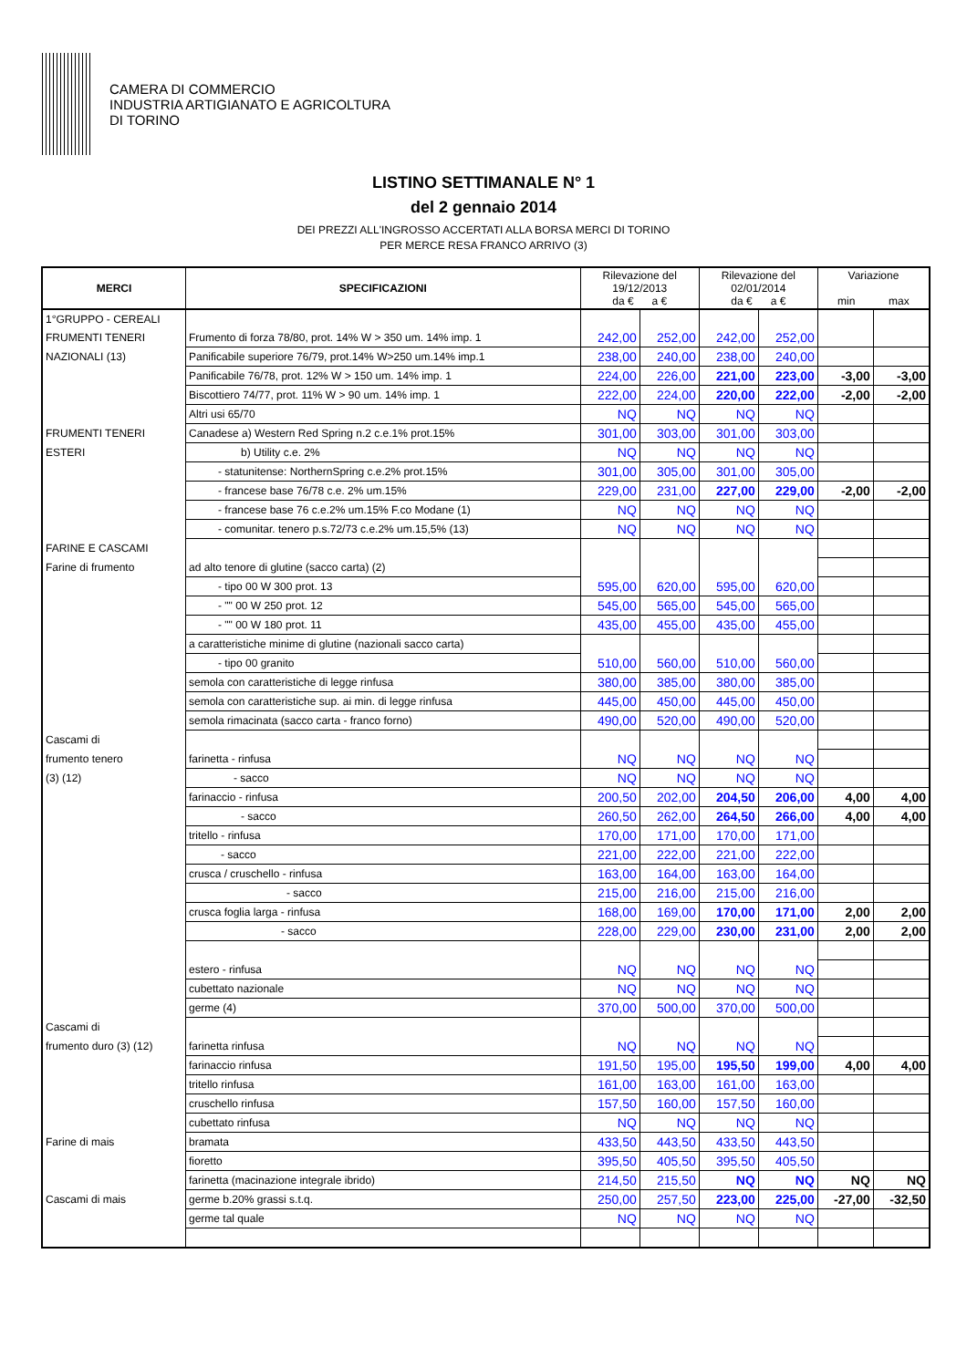CAMERA DI COMMERCIO
INDUSTRIA ARTIGIANATO E AGRICOLTURA
DI TORINO
LISTINO SETTIMANALE N° 1
del 2 gennaio 2014
DEI PREZZI ALL'INGROSSO ACCERTATI ALLA BORSA MERCI DI TORINO
PER MERCE RESA FRANCO ARRIVO (3)
| MERCI | SPECIFICAZIONI | Rilevazione del 19/12/2013 da € a € | | Rilevazione del 02/01/2014 da € a € | | Variazione min max | |
| --- | --- | --- | --- | --- | --- | --- | --- |
| 1°GRUPPO - CEREALI | | | | | | | |
| FRUMENTI TENERI | Frumento di forza 78/80, prot. 14% W > 350 um. 14% imp. 1 | 242,00 | 252,00 | 242,00 | 252,00 | | |
| NAZIONALI (13) | Panificabile superiore 76/79, prot.14% W>250 um.14% imp.1 | 238,00 | 240,00 | 238,00 | 240,00 | | |
| | Panificabile 76/78, prot. 12% W > 150 um. 14% imp. 1 | 224,00 | 226,00 | 221,00 | 223,00 | -3,00 | -3,00 |
| | Biscottiero 74/77, prot. 11% W > 90 um. 14% imp. 1 | 222,00 | 224,00 | 220,00 | 222,00 | -2,00 | -2,00 |
| | Altri usi 65/70 | NQ | NQ | NQ | NQ | | |
| FRUMENTI TENERI | Canadese a) Western Red Spring n.2 c.e.1% prot.15% | 301,00 | 303,00 | 301,00 | 303,00 | | |
| ESTERI | b) Utility c.e. 2% | NQ | NQ | NQ | NQ | | |
| | - statunitense: NorthernSpring c.e.2% prot.15% | 301,00 | 305,00 | 301,00 | 305,00 | | |
| | - francese base 76/78 c.e. 2% um.15% | 229,00 | 231,00 | 227,00 | 229,00 | -2,00 | -2,00 |
| | - francese base 76 c.e.2% um.15% F.co Modane (1) | NQ | NQ | NQ | NQ | | |
| | - comunitar. tenero p.s.72/73 c.e.2% um.15,5% (13) | NQ | NQ | NQ | NQ | | |
| FARINE E CASCAMI | | | | | | | |
| Farine di frumento | ad alto tenore di glutine (sacco carta) (2) | | | | | | |
| | - tipo 00 W 300 prot. 13 | 595,00 | 620,00 | 595,00 | 620,00 | | |
| | - "" 00 W 250 prot. 12 | 545,00 | 565,00 | 545,00 | 565,00 | | |
| | - "" 00 W 180 prot. 11 | 435,00 | 455,00 | 435,00 | 455,00 | | |
| | a caratteristiche minime di glutine (nazionali sacco carta) | | | | | | |
| | - tipo 00 granito | 510,00 | 560,00 | 510,00 | 560,00 | | |
| | semola con caratteristiche di legge rinfusa | 380,00 | 385,00 | 380,00 | 385,00 | | |
| | semola con caratteristiche sup. ai min. di legge rinfusa | 445,00 | 450,00 | 445,00 | 450,00 | | |
| | semola rimacinata (sacco carta - franco forno) | 490,00 | 520,00 | 490,00 | 520,00 | | |
| Cascami di | | | | | | | |
| frumento tenero | farinetta - rinfusa | NQ | NQ | NQ | NQ | | |
| (3) (12) | - sacco | NQ | NQ | NQ | NQ | | |
| | farinaccio - rinfusa | 200,50 | 202,00 | 204,50 | 206,00 | 4,00 | 4,00 |
| | - sacco | 260,50 | 262,00 | 264,50 | 266,00 | 4,00 | 4,00 |
| | tritello - rinfusa | 170,00 | 171,00 | 170,00 | 171,00 | | |
| | - sacco | 221,00 | 222,00 | 221,00 | 222,00 | | |
| | crusca / cruschello - rinfusa | 163,00 | 164,00 | 163,00 | 164,00 | | |
| | - sacco | 215,00 | 216,00 | 215,00 | 216,00 | | |
| | crusca foglia larga - rinfusa | 168,00 | 169,00 | 170,00 | 171,00 | 2,00 | 2,00 |
| | - sacco | 228,00 | 229,00 | 230,00 | 231,00 | 2,00 | 2,00 |
| | estero - rinfusa | NQ | NQ | NQ | NQ | | |
| | cubettato nazionale | NQ | NQ | NQ | NQ | | |
| | germe (4) | 370,00 | 500,00 | 370,00 | 500,00 | | |
| Cascami di | | | | | | | |
| frumento duro (3) (12) | farinetta rinfusa | NQ | NQ | NQ | NQ | | |
| | farinaccio rinfusa | 191,50 | 195,00 | 195,50 | 199,00 | 4,00 | 4,00 |
| | tritello rinfusa | 161,00 | 163,00 | 161,00 | 163,00 | | |
| | cruschello rinfusa | 157,50 | 160,00 | 157,50 | 160,00 | | |
| | cubettato rinfusa | NQ | NQ | NQ | NQ | | |
| Farine di mais | bramata | 433,50 | 443,50 | 433,50 | 443,50 | | |
| | fioretto | 395,50 | 405,50 | 395,50 | 405,50 | | |
| | farinetta (macinazione integrale ibrido) | 214,50 | 215,50 | NQ | NQ | NQ | NQ |
| Cascami di mais | germe b.20% grassi s.t.q. | 250,00 | 257,50 | 223,00 | 225,00 | -27,00 | -32,50 |
| | germe tal quale | NQ | NQ | NQ | NQ | | |